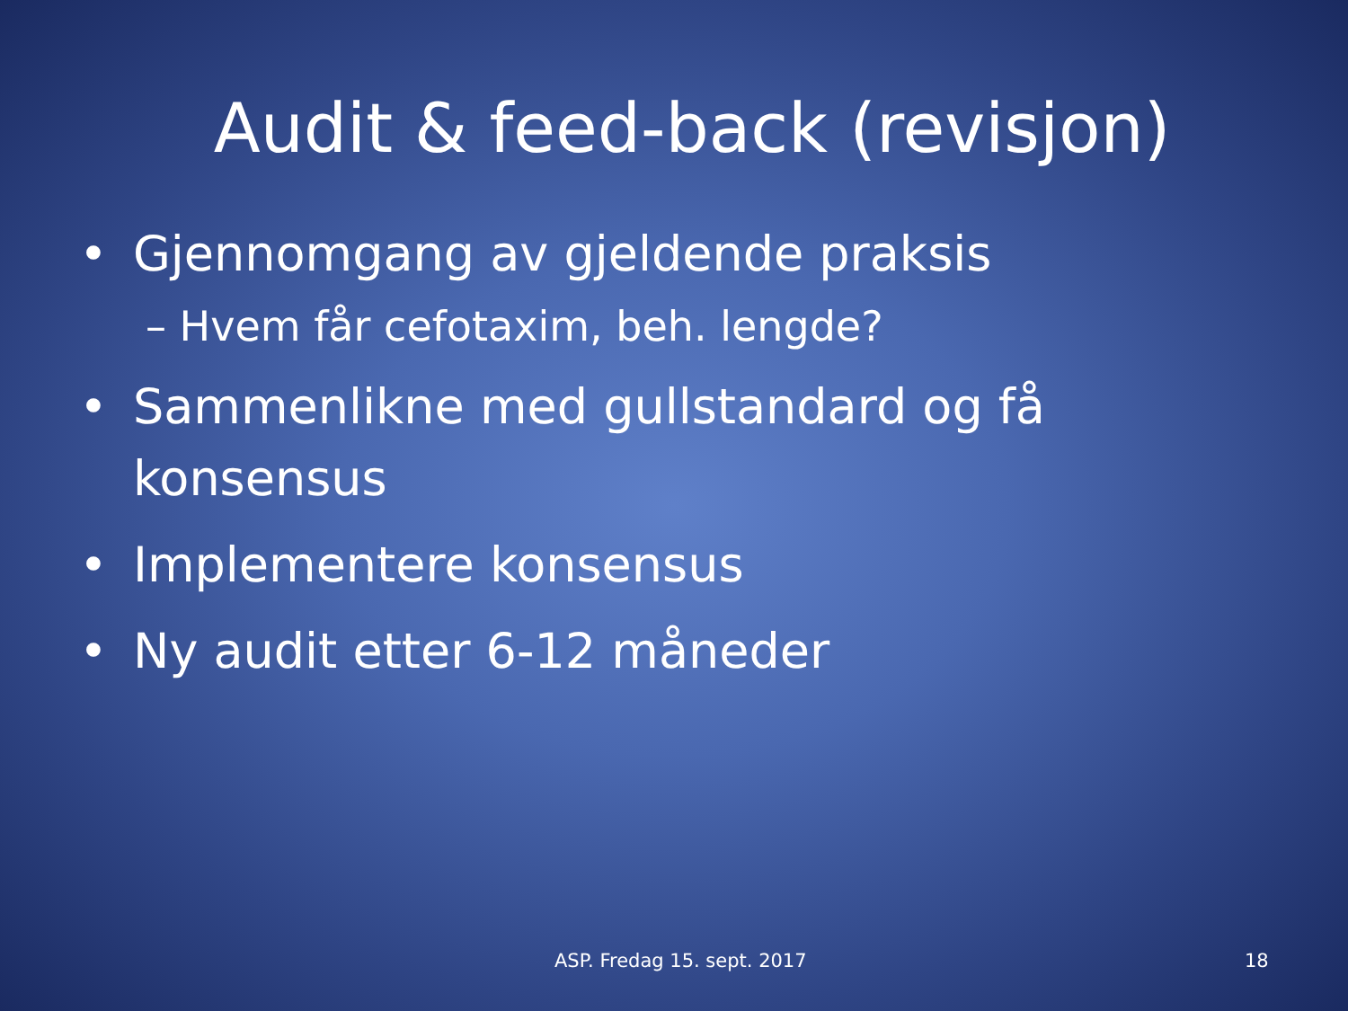Audit & feed-back (revisjon)
• Gjennomgang av gjeldende praksis
– Hvem får cefotaxim, beh. lengde?
• Sammenlikne med gullstandard og få konsensus
• Implementere konsensus
• Ny audit etter 6-12 måneder
ASP. Fredag 15. sept. 2017 18